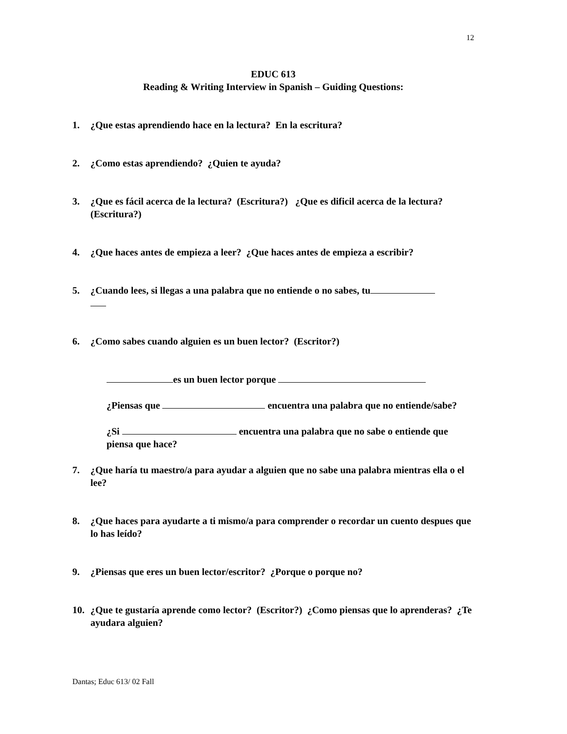12
EDUC 613
Reading & Writing Interview in Spanish – Guiding Questions:
1. ¿Que estas aprendiendo hace en la lectura? En la escritura?
2. ¿Como estas aprendiendo? ¿Quien te ayuda?
3. ¿Que es fácil acerca de la lectura? (Escritura?) ¿Que es dificil acerca de la lectura? (Escritura?)
4. ¿Que haces antes de empieza a leer? ¿Que haces antes de empieza a escribir?
5. ¿Cuando lees, si llegas a una palabra que no entiende o no sabes, tu
6. ¿Como sabes cuando alguien es un buen lector? (Escritor?)
es un buen lector porque
¿Piensas que encuentra una palabra que no entiende/sabe?
¿Si encuentra una palabra que no sabe o entiende que piensa que hace?
7. ¿Que haría tu maestro/a para ayudar a alguien que no sabe una palabra mientras ella o el lee?
8. ¿Que haces para ayudarte a ti mismo/a para comprender o recordar un cuento despues que lo has leído?
9. ¿Piensas que eres un buen lector/escritor? ¿Porque o porque no?
10. ¿Que te gustaría aprende como lector? (Escritor?) ¿Como piensas que lo aprenderas? ¿Te ayudara alguien?
Dantas; Educ 613/ 02 Fall